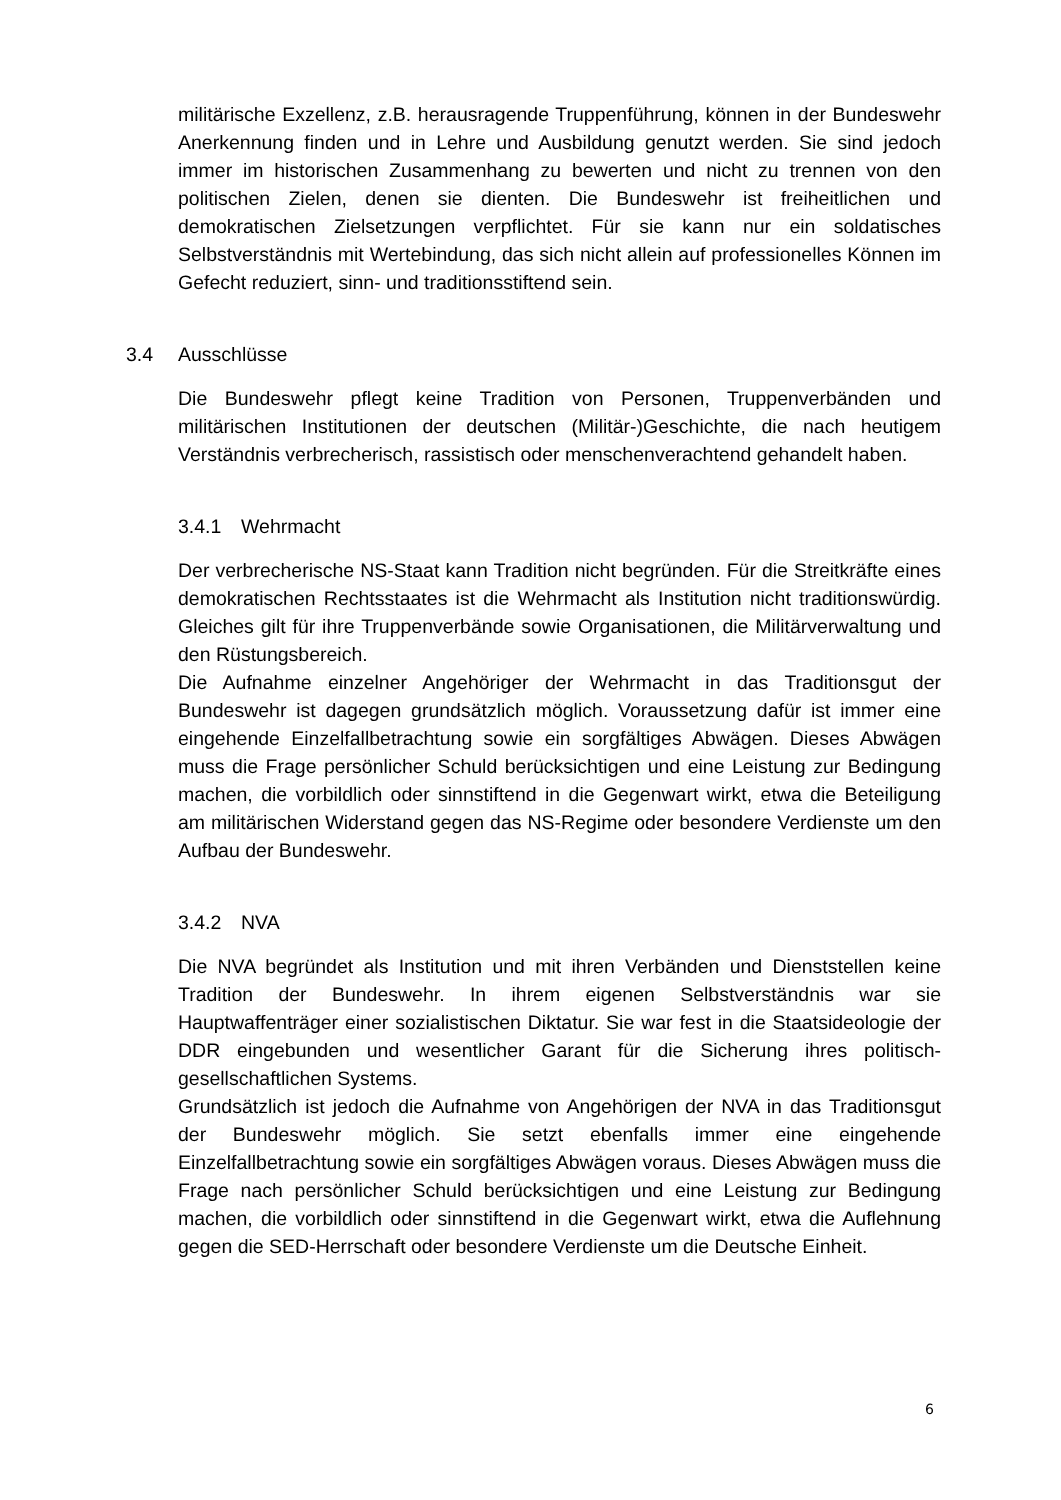militärische Exzellenz, z.B. herausragende Truppenführung, können in der Bundeswehr Anerkennung finden und in Lehre und Ausbildung genutzt werden. Sie sind jedoch immer im historischen Zusammenhang zu bewerten und nicht zu trennen von den politischen Zielen, denen sie dienten. Die Bundeswehr ist freiheitlichen und demokratischen Zielsetzungen verpflichtet. Für sie kann nur ein soldatisches Selbstverständnis mit Wertebindung, das sich nicht allein auf professionelles Können im Gefecht reduziert, sinn- und traditionsstiftend sein.
3.4 Ausschlüsse
Die Bundeswehr pflegt keine Tradition von Personen, Truppenverbänden und militärischen Institutionen der deutschen (Militär-)Geschichte, die nach heutigem Verständnis verbrecherisch, rassistisch oder menschenverachtend gehandelt haben.
3.4.1 Wehrmacht
Der verbrecherische NS-Staat kann Tradition nicht begründen. Für die Streitkräfte eines demokratischen Rechtsstaates ist die Wehrmacht als Institution nicht traditionswürdig. Gleiches gilt für ihre Truppenverbände sowie Organisationen, die Militärverwaltung und den Rüstungsbereich.
Die Aufnahme einzelner Angehöriger der Wehrmacht in das Traditionsgut der Bundeswehr ist dagegen grundsätzlich möglich. Voraussetzung dafür ist immer eine eingehende Einzelfallbetrachtung sowie ein sorgfältiges Abwägen. Dieses Abwägen muss die Frage persönlicher Schuld berücksichtigen und eine Leistung zur Bedingung machen, die vorbildlich oder sinnstiftend in die Gegenwart wirkt, etwa die Beteiligung am militärischen Widerstand gegen das NS-Regime oder besondere Verdienste um den Aufbau der Bundeswehr.
3.4.2 NVA
Die NVA begründet als Institution und mit ihren Verbänden und Dienststellen keine Tradition der Bundeswehr. In ihrem eigenen Selbstverständnis war sie Hauptwaffenträger einer sozialistischen Diktatur. Sie war fest in die Staatsideologie der DDR eingebunden und wesentlicher Garant für die Sicherung ihres politisch-gesellschaftlichen Systems.
Grundsätzlich ist jedoch die Aufnahme von Angehörigen der NVA in das Traditionsgut der Bundeswehr möglich. Sie setzt ebenfalls immer eine eingehende Einzelfallbetrachtung sowie ein sorgfältiges Abwägen voraus. Dieses Abwägen muss die Frage nach persönlicher Schuld berücksichtigen und eine Leistung zur Bedingung machen, die vorbildlich oder sinnstiftend in die Gegenwart wirkt, etwa die Auflehnung gegen die SED-Herrschaft oder besondere Verdienste um die Deutsche Einheit.
6